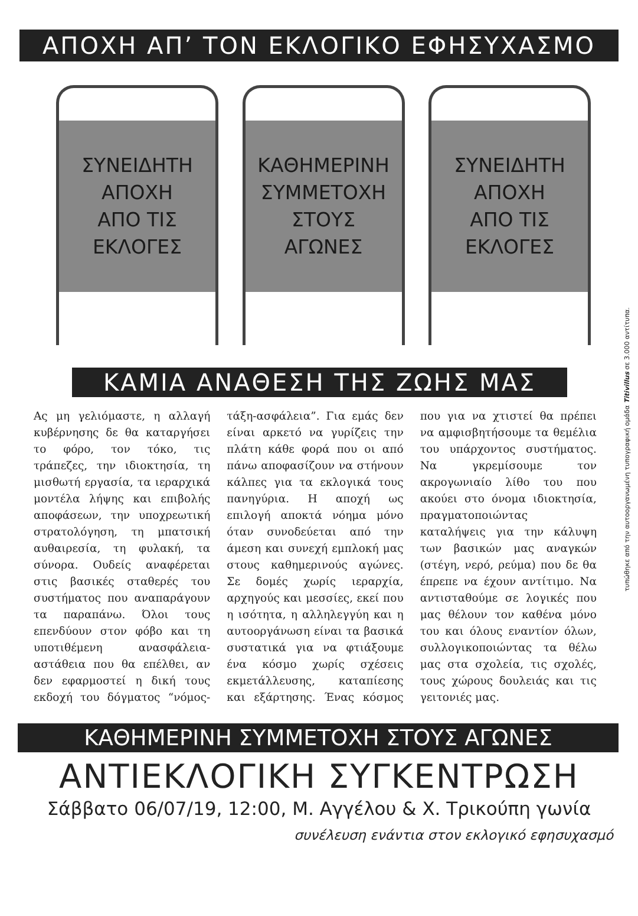ΑΠΟΧΗ ΑΠ’ ΤΟΝ ΕΚΛΟΓΙΚΟ ΕΦΗΣΥΧΑΣΜΟ
ΣΥΝΕΙΔΗΤΗ
ΑΠΟΧΗ
ΑΠΟ ΤΙΣ
ΕΚΛΟΓΕΣ
ΚΑΘΗΜΕΡΙΝΗ
ΣΥΜΜΕΤΟΧΗ
ΣΤΟΥΣ
ΑΓΩΝΕΣ
ΣΥΝΕΙΔΗΤΗ
ΑΠΟΧΗ
ΑΠΟ ΤΙΣ
ΕΚΛΟΓΕΣ
ΚΑΜΙΑ ΑΝΑΘΕΣΗ ΤΗΣ ΖΩΗΣ ΜΑΣ
Ας μη γελιόμαστε, η αλλαγή κυβέρνησης δε θα καταργήσει το φόρο, τον τόκο, τις τράπεζες, την ιδιοκτησία, τη μισθωτή εργασία, τα ιεραρχικά μοντέλα λήψης και επιβολής αποφάσεων, την υποχρεωτική στρατολόγηση, τη μπατσική αυθαιρεσία, τη φυλακή, τα σύνορα. Ουδείς αναφέρεται στις βασικές σταθερές του συστήματος που αναπαράγουν τα παραπάνω. Όλοι τους επενδύουν στον φόβο και τη υποτιθέμενη ανασφάλεια-αστάθεια που θα επέλθει, αν δεν εφαρμοστεί η δική τους εκδοχή του δόγματος “νόμος-τάξη-ασφάλεια”. Για εμάς δεν είναι αρκετό να γυρίζεις την πλάτη κάθε φορά που οι από πάνω αποφασίζουν να στήνουν κάλπες για τα εκλογικά τους πανηγύρια. Η αποχή ως επιλογή αποκτά νόημα μόνο όταν συνοδεύεται από την άμεση και συνεχή εμπλοκή μας στους καθημερινούς αγώνες. Σε δομές χωρίς ιεραρχία, αρχηγούς και μεσσίες, εκεί που η ισότητα, η αλληλεγγύη και η αυτοοργάνωση είναι τα βασικά συστατικά για να φτιάξουμε ένα κόσμο χωρίς σχέσεις εκμετάλλευσης, καταπίεσης και εξάρτησης. Ένας κόσμος που για να χτιστεί θα πρέπει να αμφισβητήσουμε τα θεμέλια του υπάρχοντος συστήματος. Να γκρεμίσουμε τον ακρογωνιαίο λίθο του που ακούει στο όνομα ιδιοκτησία, πραγματοποιώντας καταλήψεις για την κάλυψη των βασικών μας αναγκών (στέγη, νερό, ρεύμα) που δε θα έπρεπε να έχουν αντίτιμο. Να αντισταθούμε σε λογικές που μας θέλουν τον καθένα μόνο του και όλους εναντίον όλων, συλλογικοποιώντας τα θέλω μας στα σχολεία, τις σχολές, τους χώρους δουλειάς και τις γειτονιές μας.
ΚΑΘΗΜΕΡΙΝΗ ΣΥΜΜΕΤΟΧΗ ΣΤΟΥΣ ΑΓΩΝΕΣ
ΑΝΤΙΕΚΛΟΓΙΚΗ ΣΥΓΚΕΝΤΡΩΣΗ
Σάββατο 06/07/19, 12:00, Μ. Αγγέλου & Χ. Τρικούπη γωνία
συνέλευση ενάντια στον εκλογικό εφησυχασμό
τυπώθηκε από την αυτοοργανωμένη τυπογραφική ομάδα Titivillus σε 3.000 αντίτυπα.